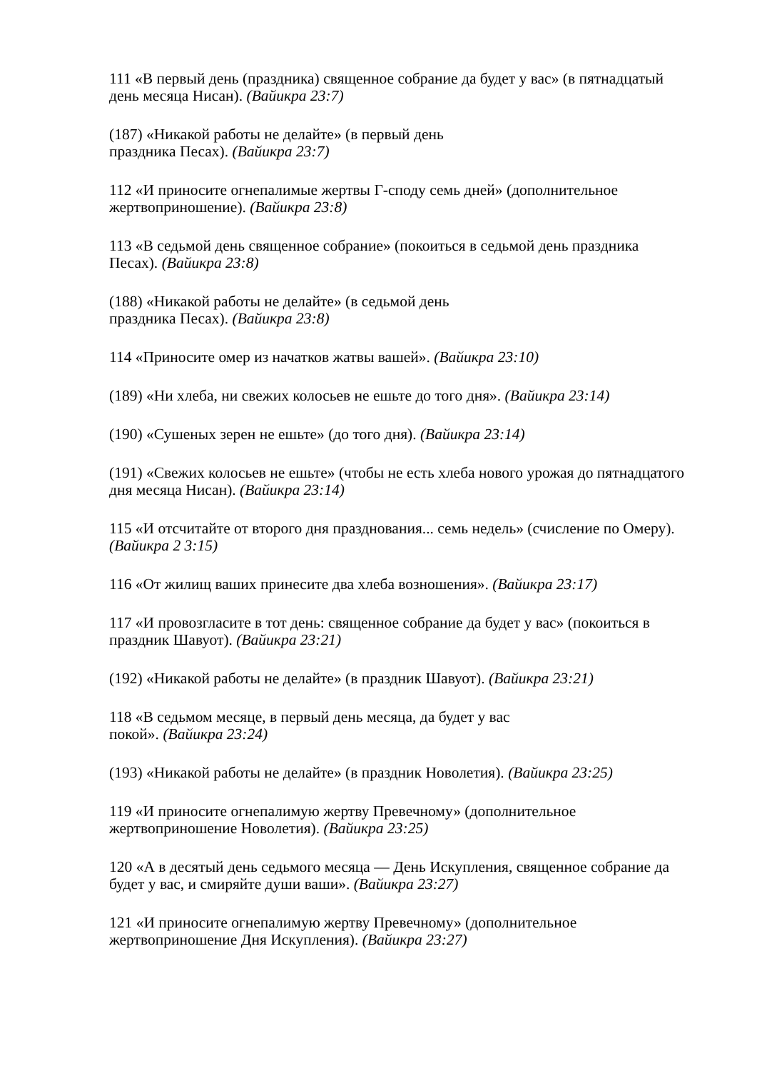111 «В первый день (праздника) священное собрание да будет у вас» (в пятнадцатый день месяца Нисан). (Вайикра 23:7)
(187) «Никакой работы не делайте» (в первый день
праздника Песах). (Вайикра 23:7)
112 «И приносите огнепалимые жертвы Г-споду семь дней» (дополнительное жертвоприношение). (Вайикра 23:8)
113 «В седьмой день священное собрание» (покоиться в седьмой день праздника Песах). (Вайикра 23:8)
(188) «Никакой работы не делайте» (в седьмой день
праздника Песах). (Вайикра 23:8)
114 «Приносите омер из начатков жатвы вашей». (Вайикра 23:10)
(189) «Ни хлеба, ни свежих колосьев не ешьте до того дня». (Вайикра 23:14)
(190) «Сушеных зерен не ешьте» (до того дня). (Вайикра 23:14)
(191) «Свежих колосьев не ешьте» (чтобы не есть хлеба нового урожая до пятнадцатого дня месяца Нисан). (Вайикра 23:14)
115 «И отсчитайте от второго дня празднования... семь недель» (счисление по Омеру). (Вайикра 2 3:15)
116 «От жилищ ваших принесите два хлеба возношения». (Вайикра 23:17)
117 «И провозгласите в тот день: священное собрание да будет у вас» (покоиться в праздник Шавуот). (Вайикра 23:21)
(192) «Никакой работы не делайте» (в праздник Шавуот). (Вайикра 23:21)
118 «В седьмом месяце, в первый день месяца, да будет у вас
покой». (Вайикра 23:24)
(193) «Никакой работы не делайте» (в праздник Новолетия). (Вайикра 23:25)
119 «И приносите огнепалимую жертву Превечному» (дополнительное жертвоприношение Новолетия). (Вайикра 23:25)
120 «А в десятый день седьмого месяца — День Искупления, священное собрание да будет у вас, и смиряйте души ваши». (Вайикра 23:27)
121 «И приносите огнепалимую жертву Превечному» (дополнительное жертвоприношение Дня Искупления). (Вайикра 23:27)